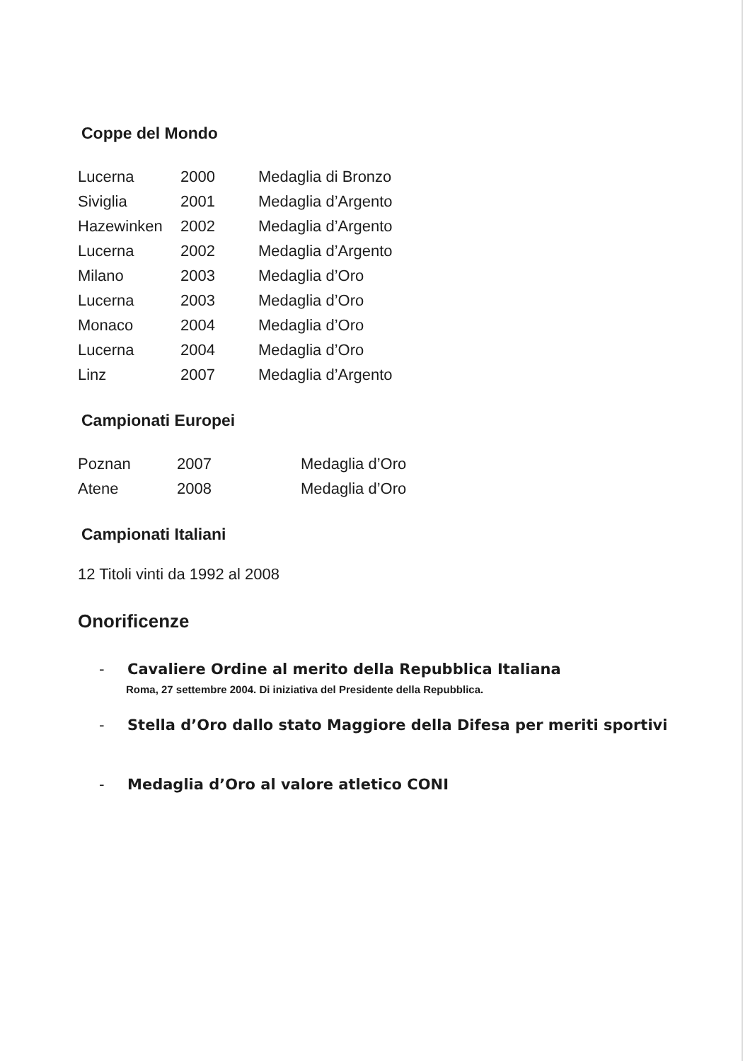Coppe del Mondo
| Lucerna | 2000 | Medaglia di Bronzo |
| Siviglia | 2001 | Medaglia d’Argento |
| Hazewinken | 2002 | Medaglia d’Argento |
| Lucerna | 2002 | Medaglia d’Argento |
| Milano | 2003 | Medaglia d’Oro |
| Lucerna | 2003 | Medaglia d’Oro |
| Monaco | 2004 | Medaglia d’Oro |
| Lucerna | 2004 | Medaglia d’Oro |
| Linz | 2007 | Medaglia d’Argento |
Campionati Europei
| Poznan | 2007 | Medaglia d’Oro |
| Atene | 2008 | Medaglia d’Oro |
Campionati Italiani
12 Titoli vinti da 1992 al 2008
Onorificenze
- Cavaliere Ordine al merito della Repubblica Italiana
Roma, 27 settembre 2004. Di iniziativa del Presidente della Repubblica.
- Stella d’Oro dallo stato Maggiore della Difesa per meriti sportivi
- Medaglia d’Oro al valore atletico CONI